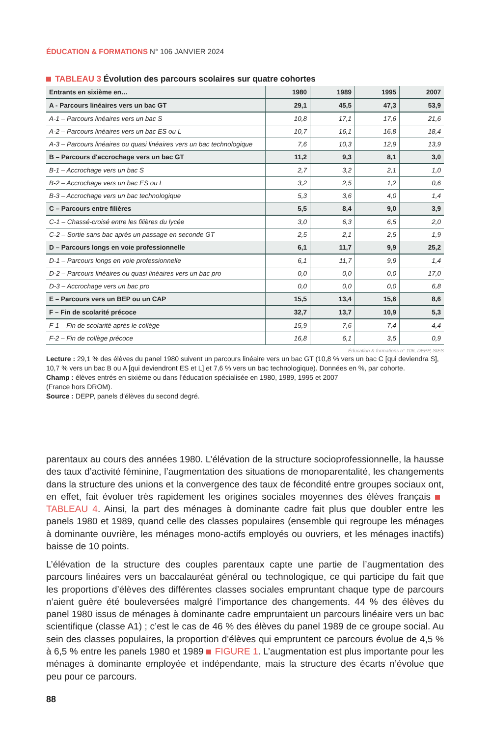ÉDUCATION & FORMATIONS N° 106 JANVIER 2024
TABLEAU 3 Évolution des parcours scolaires sur quatre cohortes
| Entrants en sixième en… | 1980 | 1989 | 1995 | 2007 |
| --- | --- | --- | --- | --- |
| A - Parcours linéaires vers un bac GT | 29,1 | 45,5 | 47,3 | 53,9 |
| A-1 – Parcours linéaires vers un bac S | 10,8 | 17,1 | 17,6 | 21,6 |
| A-2 – Parcours linéaires vers un bac ES ou L | 10,7 | 16,1 | 16,8 | 18,4 |
| A-3 – Parcours linéaires ou quasi linéaires vers un bac technologique | 7,6 | 10,3 | 12,9 | 13,9 |
| B – Parcours d'accrochage vers un bac GT | 11,2 | 9,3 | 8,1 | 3,0 |
| B-1 – Accrochage vers un bac S | 2,7 | 3,2 | 2,1 | 1,0 |
| B-2 – Accrochage vers un bac ES ou L | 3,2 | 2,5 | 1,2 | 0,6 |
| B-3 – Accrochage vers un bac technologique | 5,3 | 3,6 | 4,0 | 1,4 |
| C – Parcours entre filières | 5,5 | 8,4 | 9,0 | 3,9 |
| C-1 – Chassé-croisé entre les filières du lycée | 3,0 | 6,3 | 6,5 | 2,0 |
| C-2 – Sortie sans bac après un passage en seconde GT | 2,5 | 2,1 | 2,5 | 1,9 |
| D – Parcours longs en voie professionnelle | 6,1 | 11,7 | 9,9 | 25,2 |
| D-1 – Parcours longs en voie professionnelle | 6,1 | 11,7 | 9,9 | 1,4 |
| D-2 – Parcours linéaires ou quasi linéaires vers un bac pro | 0,0 | 0,0 | 0,0 | 17,0 |
| D-3 – Accrochage vers un bac pro | 0,0 | 0,0 | 0,0 | 6,8 |
| E – Parcours vers un BEP ou un CAP | 15,5 | 13,4 | 15,6 | 8,6 |
| F – Fin de scolarité précoce | 32,7 | 13,7 | 10,9 | 5,3 |
| F-1 – Fin de scolarité après le collège | 15,9 | 7,6 | 7,4 | 4,4 |
| F-2 – Fin de collège précoce | 16,8 | 6,1 | 3,5 | 0,9 |
Éducation & formations n° 106, DEPP, SIES
Lecture : 29,1 % des élèves du panel 1980 suivent un parcours linéaire vers un bac GT (10,8 % vers un bac C [qui deviendra S], 10,7 % vers un bac B ou A [qui deviendront ES et L] et 7,6 % vers un bac technologique). Données en %, par cohorte.
Champ : élèves entrés en sixième ou dans l’éducation spécialisée en 1980, 1989, 1995 et 2007
(France hors DROM).
Source : DEPP, panels d’élèves du second degré.
parentaux au cours des années 1980. L’élévation de la structure socioprofessionnelle, la hausse des taux d’activité féminine, l’augmentation des situations de monoparentalité, les changements dans la structure des unions et la convergence des taux de fécondité entre groupes sociaux ont, en effet, fait évoluer très rapidement les origines sociales moyennes des élèves français TABLEAU 4. Ainsi, la part des ménages à dominante cadre fait plus que doubler entre les panels 1980 et 1989, quand celle des classes populaires (ensemble qui regroupe les ménages à dominante ouvrière, les ménages mono-actifs employés ou ouvriers, et les ménages inactifs) baisse de 10 points.
L’élévation de la structure des couples parentaux capte une partie de l’augmentation des parcours linéaires vers un baccalauréat général ou technologique, ce qui participe du fait que les proportions d’élèves des différentes classes sociales empruntant chaque type de parcours n’aient guère été bouleversées malgré l’importance des changements. 44 % des élèves du panel 1980 issus de ménages à dominante cadre empruntaient un parcours linéaire vers un bac scientifique (classe A1) ; c’est le cas de 46 % des élèves du panel 1989 de ce groupe social. Au sein des classes populaires, la proportion d’élèves qui empruntent ce parcours évolue de 4,5 % à 6,5 % entre les panels 1980 et 1989 FIGURE 1. L’augmentation est plus importante pour les ménages à dominante employée et indépendante, mais la structure des écarts n’évolue que peu pour ce parcours.
88